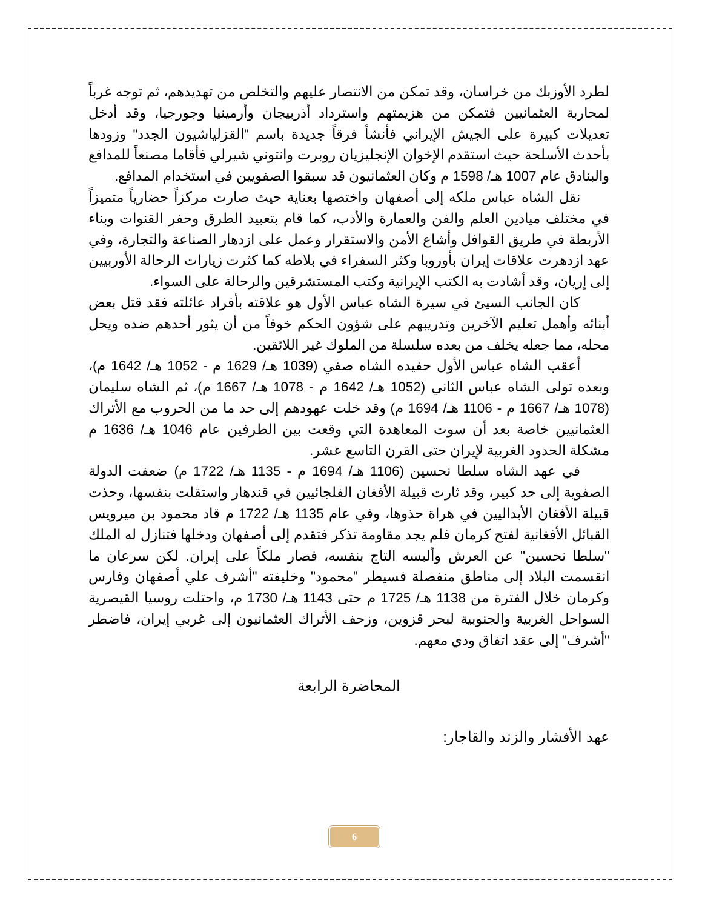لطرد الأوزبك من خراسان، وقد تمكن من الانتصار عليهم والتخلص من تهديدهم، ثم توجه غرباً لمحاربة العثمانيين فتمكن من هزيمتهم واسترداد أذربيجان وأرمينيا وجورجيا، وقد أدخل تعديلات كبيرة على الجيش الإيراني فأنشأ فرقاً جديدة باسم "القزلياشيون الجدد" وزودها بأحدث الأسلحة حيث استقدم الإخوان الإنجليزيان روبرت وانتوني شيرلي فأقاما مصنعاً للمدافع والبنادق عام 1007 هـ/ 1598 م وكان العثمانيون قد سبقوا الصفويين في استخدام المدافع.
نقل الشاه عباس ملكه إلى أصفهان واختصها بعناية حيث صارت مركزاً حضارياً متميزاً في مختلف ميادين العلم والفن والعمارة والأدب، كما قام بتعبيد الطرق وحفر القنوات وبناء الأربطة في طريق القوافل وأشاع الأمن والاستقرار وعمل على ازدهار الصناعة والتجارة، وفي عهد ازدهرت علاقات إيران بأوروبا وكثر السفراء في بلاطه كما كثرت زيارات الرحالة الأوربيين إلى إريان، وقد أشادت به الكتب الإيرانية وكتب المستشرقين والرحالة على السواء.
كان الجانب السيئ في سيرة الشاه عباس الأول هو علاقته بأفراد عائلته فقد قتل بعض أبنائه وأهمل تعليم الآخرين وتدريبهم على شؤون الحكم خوفاً من أن يثور أحدهم ضده ويحل محله، مما جعله يخلف من بعده سلسلة من الملوك غير اللائقين.
أعقب الشاه عباس الأول حفيده الشاه صفي (1039 هـ/ 1629 م - 1052 هـ/ 1642 م)، وبعده تولى الشاه عباس الثاني (1052 هـ/ 1642 م - 1078 هـ/ 1667 م)، ثم الشاه سليمان (1078 هـ/ 1667 م - 1106 هـ/ 1694 م) وقد خلت عهودهم إلى حد ما من الحروب مع الأتراك العثمانيين خاصة بعد أن سوت المعاهدة التي وقعت بين الطرفين عام 1046 هـ/ 1636 م مشكلة الحدود الغربية لإيران حتى القرن التاسع عشر.
في عهد الشاه سلطا نحسين (1106 هـ/ 1694 م - 1135 هـ/ 1722 م) ضعفت الدولة الصفوية إلى حد كبير، وقد ثارت قبيلة الأفغان الفلجائيين في قندهار واستقلت بنفسها، وحذت قبيلة الأفغان الأبداليين في هراة حذوها، وفي عام 1135 هـ/ 1722 م قاد محمود بن ميرويس القبائل الأفغانية لفتح كرمان فلم يجد مقاومة تذكر فتقدم إلى أصفهان ودخلها فتنازل له الملك "سلطا نحسين" عن العرش وألبسه التاج بنفسه، فصار ملكاً على إيران. لكن سرعان ما انقسمت البلاد إلى مناطق منفصلة فسيطر "محمود" وخليفته "أشرف علي أصفهان وفارس وكرمان خلال الفترة من 1138 هـ/ 1725 م حتى 1143 هـ/ 1730 م، واحتلت روسيا القيصرية السواحل الغربية والجنوبية لبحر قزوين، وزحف الأتراك العثمانيون إلى غربي إيران، فاضطر "أشرف" إلى عقد اتفاق ودي معهم.
المحاضرة الرابعة
عهد الأفشار والزند والقاجار:
6